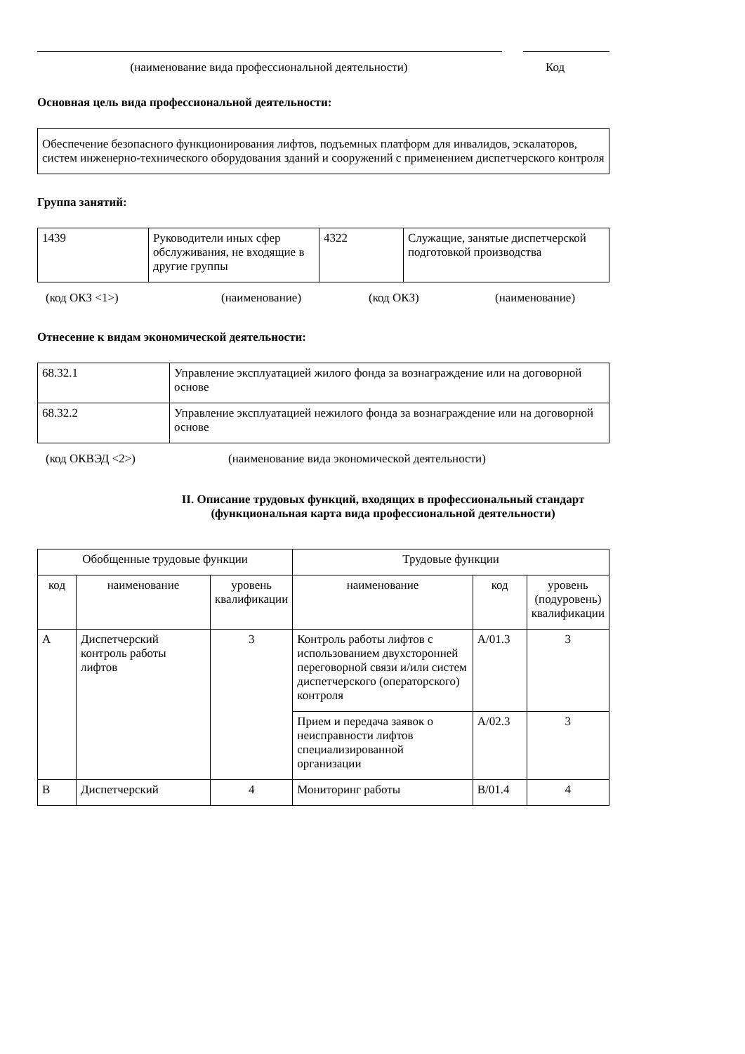(наименование вида профессиональной деятельности)
Код
Основная цель вида профессиональной деятельности:
| Обеспечение безопасного функционирования лифтов, подъемных платформ для инвалидов, эскалаторов, систем инженерно-технического оборудования зданий и сооружений с применением диспетчерского контроля |
Группа занятий:
| 1439 | Руководители иных сфер обслуживания, не входящие в другие группы | 4322 | Служащие, занятые диспетчерской подготовкой производства |
(код ОКЗ <1>) (наименование) (код ОКЗ) (наименование)
Отнесение к видам экономической деятельности:
| 68.32.1 | Управление эксплуатацией жилого фонда за вознаграждение или на договорной основе |
| 68.32.2 | Управление эксплуатацией нежилого фонда за вознаграждение или на договорной основе |
(код ОКВЭД <2>) (наименование вида экономической деятельности)
II. Описание трудовых функций, входящих в профессиональный стандарт (функциональная карта вида профессиональной деятельности)
| Обобщенные трудовые функции | | | Трудовые функции | | |
| --- | --- | --- | --- | --- | --- |
| код | наименование | уровень квалификации | наименование | код | уровень (подуровень) квалификации |
| A | Диспетчерский контроль работы лифтов | 3 | Контроль работы лифтов с использованием двухсторонней переговорной связи и/или систем диспетчерского (операторского) контроля | A/01.3 | 3 |
| | | | Прием и передача заявок о неисправности лифтов специализированной организации | A/02.3 | 3 |
| B | Диспетчерский | 4 | Мониторинг работы | B/01.4 | 4 |